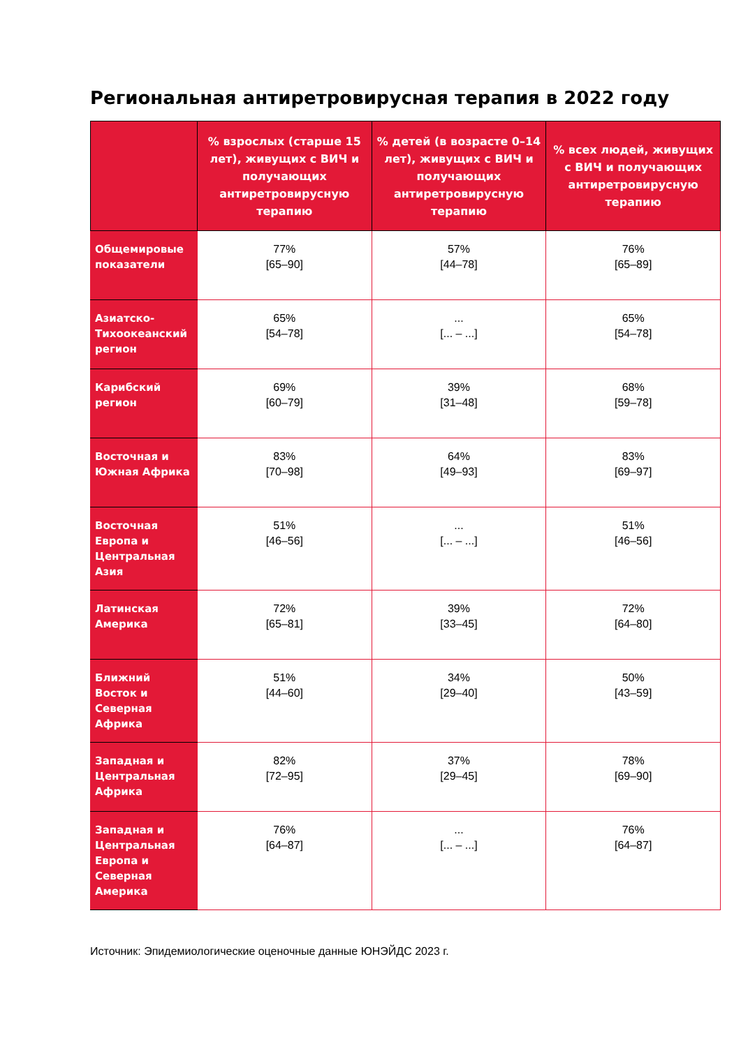Региональная антиретровирусная терапия в 2022 году
| | % взрослых (старше 15 лет), живущих с ВИЧ и получающих антиретровирусную терапию | % детей (в возрасте 0–14 лет), живущих с ВИЧ и получающих антиретровирусную терапию | % всех людей, живущих с ВИЧ и получающих антиретровирусную терапию |
| --- | --- | --- | --- |
| Общемировые показатели | 77% [65–90] | 57% [44–78] | 76% [65–89] |
| Азиатско-Тихоокеанский регион | 65% [54–78] | ... [... – ...] | 65% [54–78] |
| Карибский регион | 69% [60–79] | 39% [31–48] | 68% [59–78] |
| Восточная и Южная Африка | 83% [70–98] | 64% [49–93] | 83% [69–97] |
| Восточная Европа и Центральная Азия | 51% [46–56] | ... [... – ...] | 51% [46–56] |
| Латинская Америка | 72% [65–81] | 39% [33–45] | 72% [64–80] |
| Ближний Восток и Северная Африка | 51% [44–60] | 34% [29–40] | 50% [43–59] |
| Западная и Центральная Африка | 82% [72–95] | 37% [29–45] | 78% [69–90] |
| Западная и Центральная Европа и Северная Америка | 76% [64–87] | ... [... – ...] | 76% [64–87] |
Источник: Эпидемиологические оценочные данные ЮНЭЙДС 2023 г.